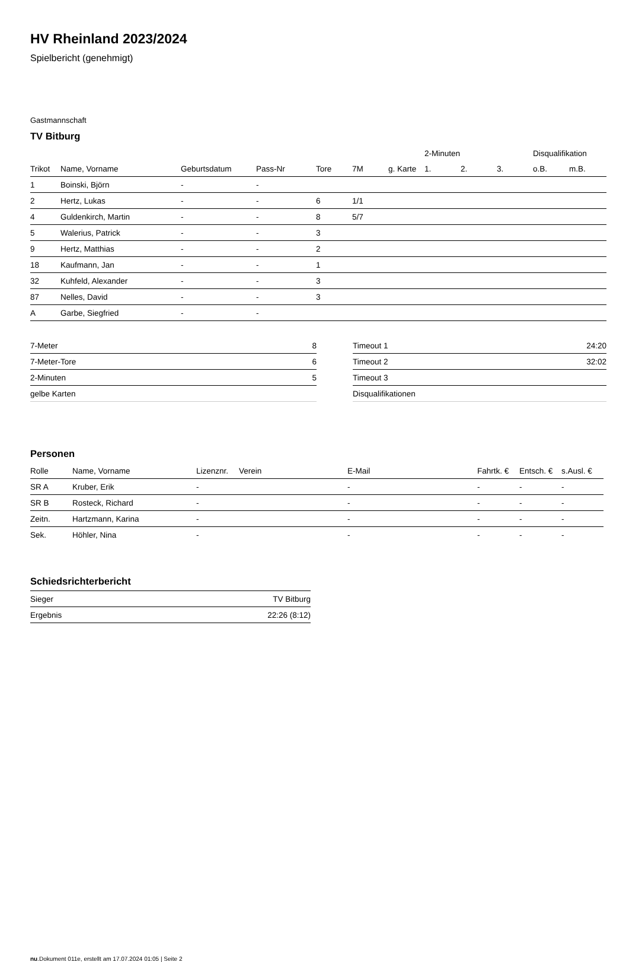HV Rheinland 2023/2024
Spielbericht (genehmigt)
Gastmannschaft
TV Bitburg
| | | | | | | | 2-Minuten | | | Disqualifikation | |
| --- | --- | --- | --- | --- | --- | --- | --- | --- | --- | --- | --- |
| Trikot | Name, Vorname | Geburtsdatum | Pass-Nr | Tore | 7M | g. Karte | 1. | 2. | 3. | o.B. | m.B. |
| 1 | Boinski, Björn | - | - | | | | | | | | |
| 2 | Hertz, Lukas | - | - | 6 | 1/1 | | | | | | |
| 4 | Guldenkirch, Martin | - | - | 8 | 5/7 | | | | | | |
| 5 | Walerius, Patrick | - | - | 3 | | | | | | | |
| 9 | Hertz, Matthias | - | - | 2 | | | | | | | |
| 18 | Kaufmann, Jan | - | - | 1 | | | | | | | |
| 32 | Kuhfeld, Alexander | - | - | 3 | | | | | | | |
| 87 | Nelles, David | - | - | 3 | | | | | | | |
| A | Garbe, Siegfried | - | - | | | | | | | | |
| 7-Meter | 8 |
| 7-Meter-Tore | 6 |
| 2-Minuten | 5 |
| gelbe Karten | |
| Timeout 1 | 24:20 |
| Timeout 2 | 32:02 |
| Timeout 3 | |
| Disqualifikationen | |
Personen
| Rolle | Name, Vorname | Lizenznr. | Verein | E-Mail | Fahrtk. € | Entsch. € | s.Ausl. € |
| --- | --- | --- | --- | --- | --- | --- | --- |
| SR A | Kruber, Erik | - | | - | - | - | - |
| SR B | Rosteck, Richard | - | | - | - | - | - |
| Zeitn. | Hartzmann, Karina | - | | - | - | - | - |
| Sek. | Höhler, Nina | - | | - | - | - | - |
Schiedsrichterbericht
| Sieger | TV Bitburg |
| Ergebnis | 22:26 (8:12) |
nu.Dokument 011e, erstellt am 17.07.2024 01:05 | Seite 2